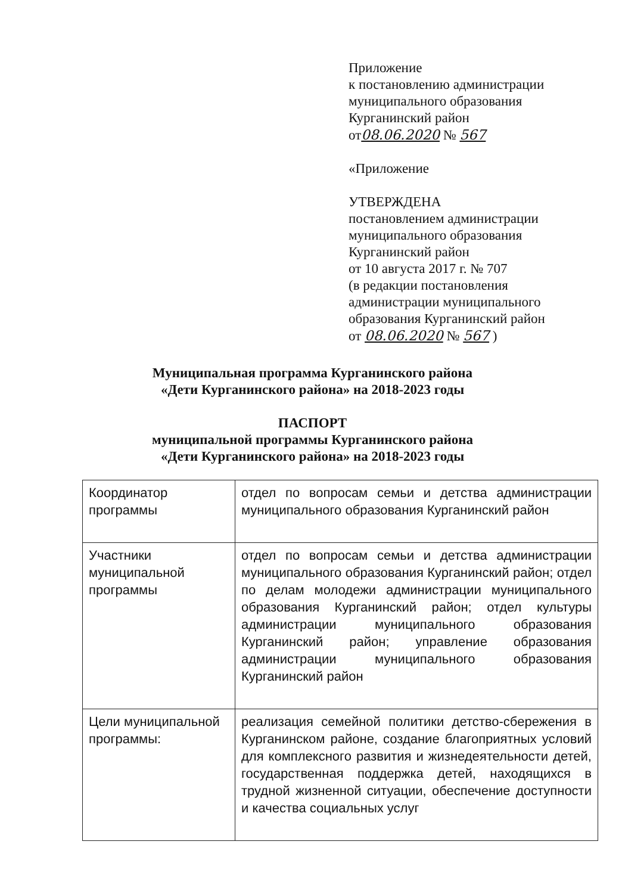Приложение
к постановлению администрации
муниципального образования
Курганинский район
от08.06.2020 № 567
«Приложение
УТВЕРЖДЕНА
постановлением администрации
муниципального образования
Курганинский район
от 10 августа 2017 г. № 707
(в редакции постановления
администрации муниципального
образования Курганинский район
от 08.06.2020 № 567 )
Муниципальная программа Курганинского района
«Дети Курганинского района» на 2018-2023 годы
ПАСПОРТ
муниципальной программы Курганинского района
«Дети Курганинского района» на 2018-2023 годы
| Координатор программы | отдел по вопросам семьи и детства администрации муниципального образования Курганинский район |
| Участники муниципальной программы | отдел по вопросам семьи и детства администрации муниципального образования Курганинский район; отдел по делам молодежи администрации муниципального образования Курганинский район; отдел культуры администрации муниципального образования Курганинский район; управление образования администрации муниципального образования Курганинский район |
| Цели муниципальной программы: | реализация семейной политики детство-сбережения в Курганинском районе, создание благоприятных условий для комплексного развития и жизнедеятельности детей, государственная поддержка детей, находящихся в трудной жизненной ситуации, обеспечение доступности и качества социальных услуг |